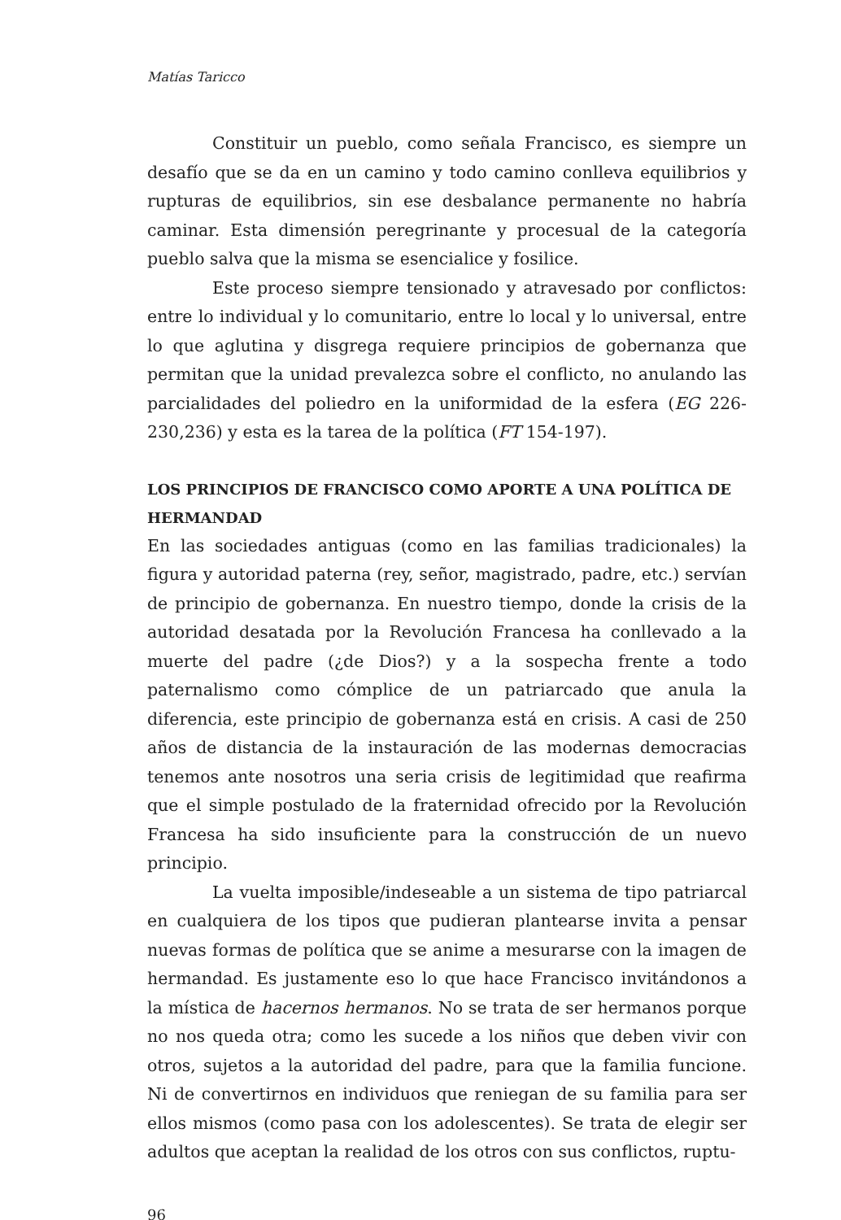Matías Taricco
Constituir un pueblo, como señala Francisco, es siempre un desafío que se da en un camino y todo camino conlleva equilibrios y rupturas de equilibrios, sin ese desbalance permanente no habría caminar. Esta dimensión peregrinante y procesual de la categoría pueblo salva que la misma se esencialice y fosilice.
Este proceso siempre tensionado y atravesado por conflictos: entre lo individual y lo comunitario, entre lo local y lo universal, entre lo que aglutina y disgrega requiere principios de gobernanza que permitan que la unidad prevalezca sobre el conflicto, no anulando las parcialidades del poliedro en la uniformidad de la esfera (EG 226-230,236) y esta es la tarea de la política (FT 154-197).
LOS PRINCIPIOS DE FRANCISCO COMO APORTE A UNA POLÍTICA DE HERMANDAD
En las sociedades antiguas (como en las familias tradicionales) la figura y autoridad paterna (rey, señor, magistrado, padre, etc.) servían de principio de gobernanza. En nuestro tiempo, donde la crisis de la autoridad desatada por la Revolución Francesa ha conllevado a la muerte del padre (¿de Dios?) y a la sospecha frente a todo paternalismo como cómplice de un patriarcado que anula la diferencia, este principio de gobernanza está en crisis. A casi de 250 años de distancia de la instauración de las modernas democracias tenemos ante nosotros una seria crisis de legitimidad que reafirma que el simple postulado de la fraternidad ofrecido por la Revolución Francesa ha sido insuficiente para la construcción de un nuevo principio.
La vuelta imposible/indeseable a un sistema de tipo patriarcal en cualquiera de los tipos que pudieran plantearse invita a pensar nuevas formas de política que se anime a mesurarse con la imagen de hermandad. Es justamente eso lo que hace Francisco invitándonos a la mística de hacernos hermanos. No se trata de ser hermanos porque no nos queda otra; como les sucede a los niños que deben vivir con otros, sujetos a la autoridad del padre, para que la familia funcione. Ni de convertirnos en individuos que reniegan de su familia para ser ellos mismos (como pasa con los adolescentes). Se trata de elegir ser adultos que aceptan la realidad de los otros con sus conflictos, ruptu-
96